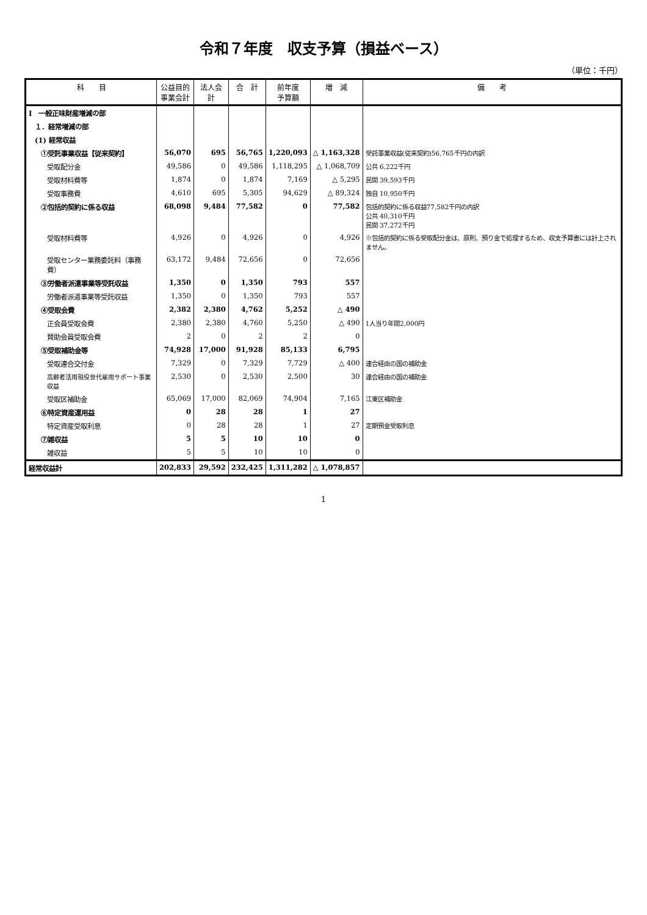令和７年度　収支予算（損益ベース）
（単位：千円）
| 科 目 | 公益目的 事業会計 | 法人会計 | 合 計 | 前年度 予算額 | 増 減 | 備 考 |
| --- | --- | --- | --- | --- | --- | --- |
| Ⅰ 一般正味財産増減の部 | | | | | | |
| １．経常増減の部 | | | | | | |
| (1) 経常収益 | | | | | | |
| ①受託事業収益【従来契約】 | 56,070 | 695 | 56,765 | 1,220,093 | △ 1,163,328 | 受託事業収益(従来契約)56,765千円の内訳 |
| 受取配分金 | 49,586 | 0 | 49,586 | 1,118,295 | △ 1,068,709 | 公共 6,222千円 |
| 受取材料費等 | 1,874 | 0 | 1,874 | 7,169 | △ 5,295 | 民間 39,593千円 |
| 受取事務費 | 4,610 | 695 | 5,305 | 94,629 | △ 89,324 | 独自 10,950千円 |
| ②包括的契約に係る収益 | 68,098 | 9,484 | 77,582 | 0 | 77,582 | 包括的契約に係る収益77,582千円の内訳 公共 40,310千円 民間 37,272千円 |
| 受取材料費等 | 4,926 | 0 | 4,926 | 0 | 4,926 | ※包括的契約に係る受取配分金は、原則、預り金で処理するため、収支予算書には計上されません。 |
| 受取センター業務委託料（事務費） | 63,172 | 9,484 | 72,656 | 0 | 72,656 | |
| ③労働者派遣事業等受託収益 | 1,350 | 0 | 1,350 | 793 | 557 | |
| 労働者派遣事業等受託収益 | 1,350 | 0 | 1,350 | 793 | 557 | |
| ④受取会費 | 2,382 | 2,380 | 4,762 | 5,252 | △ 490 | |
| 正会員受取会費 | 2,380 | 2,380 | 4,760 | 5,250 | △ 490 | 1人当り年間2,000円 |
| 賛助会員受取会費 | 2 | 0 | 2 | 2 | 0 | |
| ⑤受取補助金等 | 74,928 | 17,000 | 91,928 | 85,133 | 6,795 | |
| 受取連合交付金 | 7,329 | 0 | 7,329 | 7,729 | △ 400 | 連合経由の国の補助金 |
| 高齢者活用現役世代雇用サポート事業収益 | 2,530 | 0 | 2,530 | 2,500 | 30 | 連合経由の国の補助金 |
| 受取区補助金 | 65,069 | 17,000 | 82,069 | 74,904 | 7,165 | 江東区補助金 |
| ⑥特定資産運用益 | 0 | 28 | 28 | 1 | 27 | |
| 特定資産受取利息 | 0 | 28 | 28 | 1 | 27 | 定期預金受取利息 |
| ⑦雑収益 | 5 | 5 | 10 | 10 | 0 | |
| 雑収益 | 5 | 5 | 10 | 10 | 0 | |
| 経常収益計 | 202,833 | 29,592 | 232,425 | 1,311,282 | △ 1,078,857 | |
1